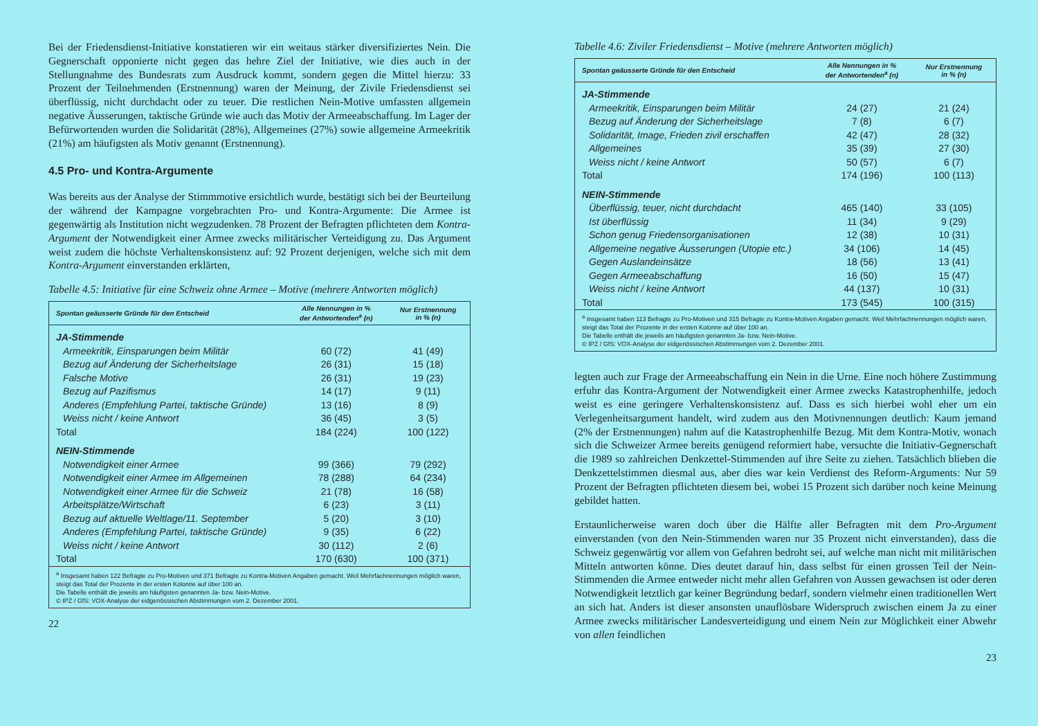Bei der Friedensdienst-Initiative konstatieren wir ein weitaus stärker diversifiziertes Nein. Die Gegnerschaft opponierte nicht gegen das hehre Ziel der Initiative, wie dies auch in der Stellungnahme des Bundesrats zum Ausdruck kommt, sondern gegen die Mittel hierzu: 33 Prozent der Teilnehmenden (Erstnennung) waren der Meinung, der Zivile Friedensdienst sei überflüssig, nicht durchdacht oder zu teuer. Die restlichen Nein-Motive umfassten allgemein negative Äusserungen, taktische Gründe wie auch das Motiv der Armeeabschaffung. Im Lager der Befürwortenden wurden die Solidarität (28%), Allgemeines (27%) sowie allgemeine Armeekritik (21%) am häufigsten als Motiv genannt (Erstnennung).
4.5 Pro- und Kontra-Argumente
Was bereits aus der Analyse der Stimmmotive ersichtlich wurde, bestätigt sich bei der Beurteilung der während der Kampagne vorgebrachten Pro- und Kontra-Argumente: Die Armee ist gegenwärtig als Institution nicht wegzudenken. 78 Prozent der Befragten pflichteten dem Kontra-Argument der Notwendigkeit einer Armee zwecks militärischer Verteidigung zu. Das Argument weist zudem die höchste Verhaltenskonsistenz auf: 92 Prozent derjenigen, welche sich mit dem Kontra-Argument einverstanden erklärten,
Tabelle 4.5: Initiative für eine Schweiz ohne Armee – Motive (mehrere Antworten möglich)
| Spontan geäusserte Gründe für den Entscheid | Alle Nennungen in % der Antwortenden<sup>a</sup> (n) | Nur Erstnennung in % (n) |
| --- | --- | --- |
| JA-Stimmende | | |
| Armeekritik, Einsparungen beim Militär | 60 (72) | 41 (49) |
| Bezug auf Änderung der Sicherheitslage | 26 (31) | 15 (18) |
| Falsche Motive | 26 (31) | 19 (23) |
| Bezug auf Pazifismus | 14 (17) | 9 (11) |
| Anderes (Empfehlung Partei, taktische Gründe) | 13 (16) | 8 (9) |
| Weiss nicht / keine Antwort | 36 (45) | 3 (5) |
| Total | 184 (224) | 100 (122) |
| NEIN-Stimmende | | |
| Notwendigkeit einer Armee | 99 (366) | 79 (292) |
| Notwendigkeit einer Armee im Allgemeinen | 78 (288) | 64 (234) |
| Notwendigkeit einer Armee für die Schweiz | 21 (78) | 16 (58) |
| Arbeitsplätze/Wirtschaft | 6 (23) | 3 (11) |
| Bezug auf aktuelle Weltlage/11. September | 5 (20) | 3 (10) |
| Anderes (Empfehlung Partei, taktische Gründe) | 9 (35) | 6 (22) |
| Weiss nicht / keine Antwort | 30 (112) | 2 (6) |
| Total | 170 (630) | 100 (371) |
| <sup>a</sup> Insgesamt haben 122 Befragte zu Pro-Motiven und 371 Befragte zu Kontra-Motiven Angaben gemacht. Weil Mehrfachnennungen möglich waren, steigt das Total der Prozente in der ersten Kolonne auf über 100 an. Die Tabelle enthält die jeweils am häufigsten genannten Ja- bzw. Nein-Motive. © IPZ / GfS: VOX-Analyse der eidgenössischen Abstimmungen vom 2. Dezember 2001. | | |
22
Tabelle 4.6: Ziviler Friedensdienst – Motive (mehrere Antworten möglich)
| Spontan geäusserte Gründe für den Entscheid | Alle Nennungen in % der Antwortenden<sup>a</sup> (n) | Nur Erstnennung in % (n) |
| --- | --- | --- |
| JA-Stimmende | | |
| Armeekritik, Einsparungen beim Militär | 24 (27) | 21 (24) |
| Bezug auf Änderung der Sicherheitslage | 7 (8) | 6 (7) |
| Solidarität, Image, Frieden zivil erschaffen | 42 (47) | 28 (32) |
| Allgemeines | 35 (39) | 27 (30) |
| Weiss nicht / keine Antwort | 50 (57) | 6 (7) |
| Total | 174 (196) | 100 (113) |
| NEIN-Stimmende | | |
| Überflüssig, teuer, nicht durchdacht | 465 (140) | 33 (105) |
| Ist überflüssig | 11 (34) | 9 (29) |
| Schon genug Friedensorganisationen | 12 (38) | 10 (31) |
| Allgemeine negative Äusserungen (Utopie etc.) | 34 (106) | 14 (45) |
| Gegen Auslandeinsätze | 18 (56) | 13 (41) |
| Gegen Armeeabschaffung | 16 (50) | 15 (47) |
| Weiss nicht / keine Antwort | 44 (137) | 10 (31) |
| Total | 173 (545) | 100 (315) |
| <sup>a</sup> Insgesamt haben 113 Befragte zu Pro-Motiven und 315 Befragte zu Kontra-Motiven Angaben gemacht. Weil Mehrfachnennungen möglich waren, steigt das Total der Prozente in der ersten Kolonne auf über 100 an. Die Tabelle enthält die jeweils am häufigsten genannten Ja- bzw. Nein-Motive. © IPZ / GfS: VOX-Analyse der eidgenössischen Abstimmungen vom 2. Dezember 2001. | | |
legten auch zur Frage der Armeeabschaffung ein Nein in die Urne. Eine noch höhere Zustimmung erfuhr das Kontra-Argument der Notwendigkeit einer Armee zwecks Katastrophenhilfe, jedoch weist es eine geringere Verhaltenskonsistenz auf. Dass es sich hierbei wohl eher um ein Verlegenheitsargument handelt, wird zudem aus den Motivnennungen deutlich: Kaum jemand (2% der Erstnennungen) nahm auf die Katastrophenhilfe Bezug. Mit dem Kontra-Motiv, wonach sich die Schweizer Armee bereits genügend reformiert habe, versuchte die Initiativ-Gegnerschaft die 1989 so zahlreichen Denkzettel-Stimmenden auf ihre Seite zu ziehen. Tatsächlich blieben die Denkzettelstimmen diesmal aus, aber dies war kein Verdienst des Reform-Arguments: Nur 59 Prozent der Befragten pflichteten diesem bei, wobei 15 Prozent sich darüber noch keine Meinung gebildet hatten.
Erstaunlicherweise waren doch über die Hälfte aller Befragten mit dem Pro-Argument einverstanden (von den Nein-Stimmenden waren nur 35 Prozent nicht einverstanden), dass die Schweiz gegenwärtig vor allem von Gefahren bedroht sei, auf welche man nicht mit militärischen Mitteln antworten könne. Dies deutet darauf hin, dass selbst für einen grossen Teil der Nein-Stimmenden die Armee entweder nicht mehr allen Gefahren von Aussen gewachsen ist oder deren Notwendigkeit letztlich gar keiner Begründung bedarf, sondern vielmehr einen traditionellen Wert an sich hat. Anders ist dieser ansonsten unauflösbare Widerspruch zwischen einem Ja zu einer Armee zwecks militärischer Landesverteidigung und einem Nein zur Möglichkeit einer Abwehr von allen feindlichen
23